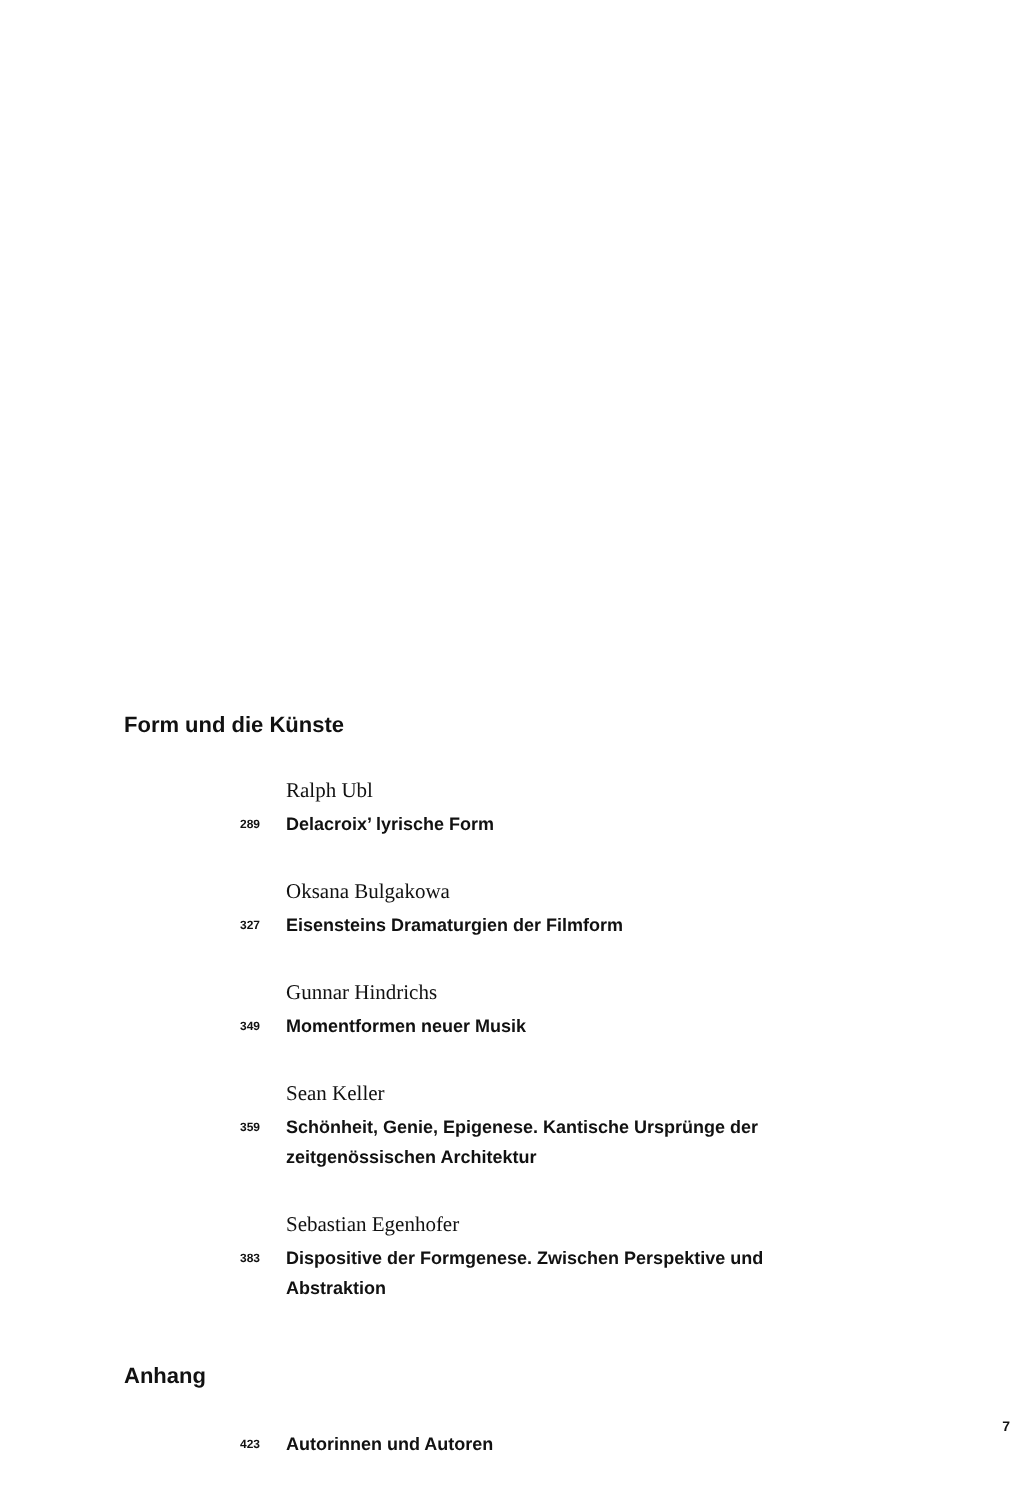Form und die Künste
Ralph Ubl
289 Delacroix’ lyrische Form
Oksana Bulgakowa
327 Eisensteins Dramaturgien der Filmform
Gunnar Hindrichs
349 Momentformen neuer Musik
Sean Keller
359 Schönheit, Genie, Epigenese. Kantische Ursprünge der zeitgenössischen Architektur
Sebastian Egenhofer
383 Dispositive der Formgenese. Zwischen Perspektive und Abstraktion
Anhang
423 Autorinnen und Autoren
7